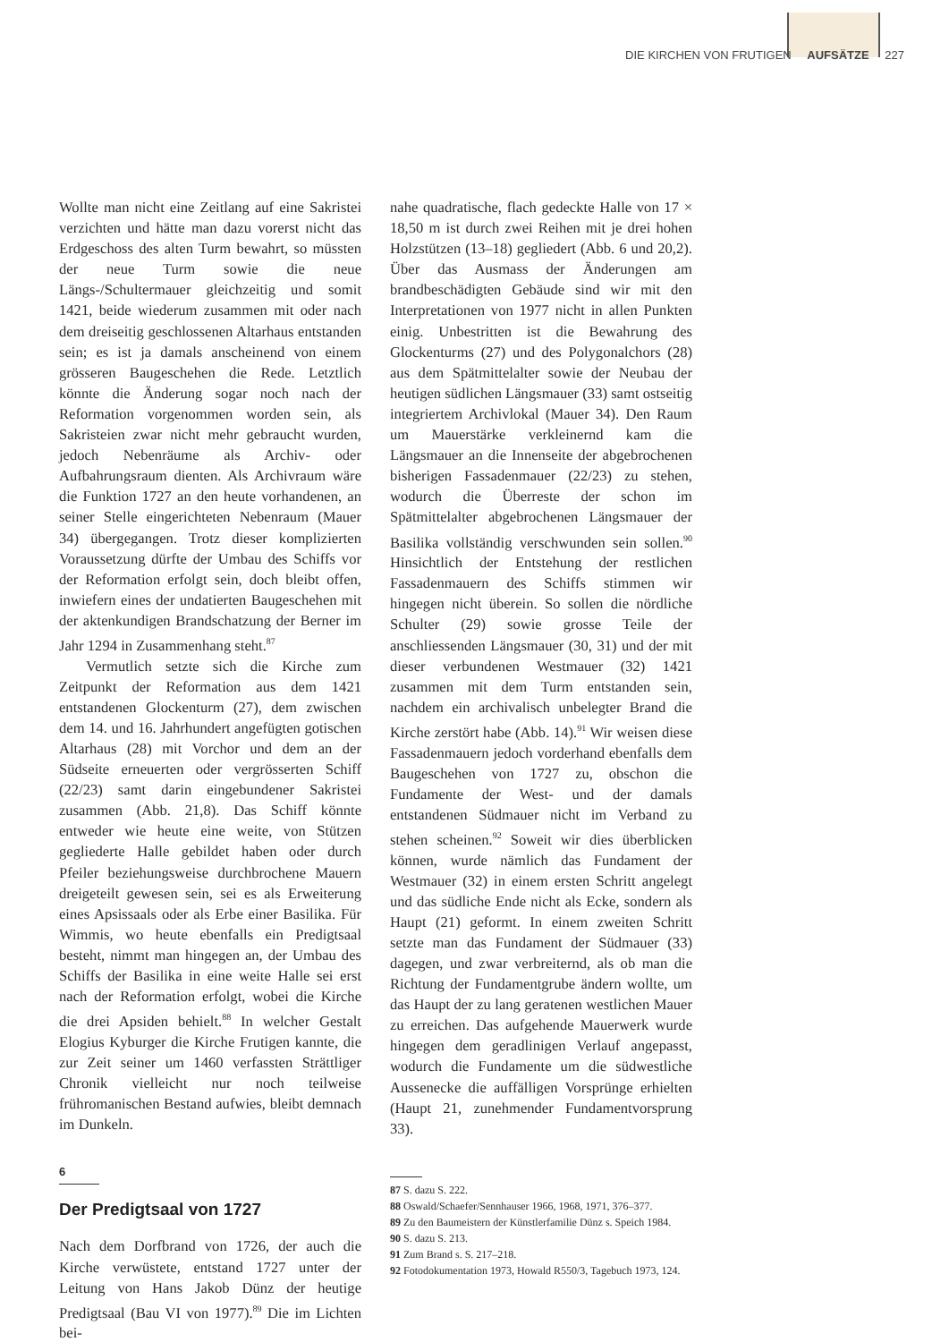DIE KIRCHEN VON FRUTIGEN AUFSÄTZE 227
Wollte man nicht eine Zeitlang auf eine Sakristei verzichten und hätte man dazu vorerst nicht das Erdgeschoss des alten Turm bewahrt, so müssten der neue Turm sowie die neue Längs-/Schultermauer gleichzeitig und somit 1421, beide wiederum zusammen mit oder nach dem dreiseitig geschlossenen Altarhaus entstanden sein; es ist ja damals anscheinend von einem grösseren Baugeschehen die Rede. Letztlich könnte die Änderung sogar noch nach der Reformation vorgenommen worden sein, als Sakristeien zwar nicht mehr gebraucht wurden, jedoch Nebenräume als Archiv- oder Aufbahrungsraum dienten. Als Archivraum wäre die Funktion 1727 an den heute vorhandenen, an seiner Stelle eingerichteten Nebenraum (Mauer 34) übergegangen. Trotz dieser komplizierten Voraussetzung dürfte der Umbau des Schiffs vor der Reformation erfolgt sein, doch bleibt offen, inwiefern eines der undatierten Baugeschehen mit der aktenkundigen Brandschatzung der Berner im Jahr 1294 in Zusammenhang steht.<sup>87</sup>
Vermutlich setzte sich die Kirche zum Zeitpunkt der Reformation aus dem 1421 entstandenen Glockenturm (27), dem zwischen dem 14. und 16. Jahrhundert angefügten gotischen Altarhaus (28) mit Vorchor und dem an der Südseite erneuerten oder vergrösserten Schiff (22/23) samt darin eingebundener Sakristei zusammen (Abb. 21,8). Das Schiff könnte entweder wie heute eine weite, von Stützen gegliederte Halle gebildet haben oder durch Pfeiler beziehungsweise durchbrochene Mauern dreigeteilt gewesen sein, sei es als Erweiterung eines Apsissaals oder als Erbe einer Basilika. Für Wimmis, wo heute ebenfalls ein Predigtsaal besteht, nimmt man hingegen an, der Umbau des Schiffs der Basilika in eine weite Halle sei erst nach der Reformation erfolgt, wobei die Kirche die drei Apsiden behielt.<sup>88</sup> In welcher Gestalt Elogius Kyburger die Kirche Frutigen kannte, die zur Zeit seiner um 1460 verfassten Strättliger Chronik vielleicht nur noch teilweise frühromanischen Bestand aufwies, bleibt demnach im Dunkeln.
6
Der Predigtsaal von 1727
Nach dem Dorfbrand von 1726, der auch die Kirche verwüstete, entstand 1727 unter der Leitung von Hans Jakob Dünz der heutige Predigtsaal (Bau VI von 1977).<sup>89</sup> Die im Lichten bei-
nahe quadratische, flach gedeckte Halle von 17 × 18,50 m ist durch zwei Reihen mit je drei hohen Holzstützen (13–18) gegliedert (Abb. 6 und 20,2). Über das Ausmass der Änderungen am brandbeschädigten Gebäude sind wir mit den Interpretationen von 1977 nicht in allen Punkten einig. Unbestritten ist die Bewahrung des Glockenturms (27) und des Polygonalchors (28) aus dem Spätmittelalter sowie der Neubau der heutigen südlichen Längsmauer (33) samt ostseitig integriertem Archivlokal (Mauer 34). Den Raum um Mauerstärke verkleinernd kam die Längsmauer an die Innenseite der abgebrochenen bisherigen Fassadenmauer (22/23) zu stehen, wodurch die Überreste der schon im Spätmittelalter abgebrochenen Längsmauer der Basilika vollständig verschwunden sein sollen.<sup>90</sup> Hinsichtlich der Entstehung der restlichen Fassadenmauern des Schiffs stimmen wir hingegen nicht überein. So sollen die nördliche Schulter (29) sowie grosse Teile der anschliessenden Längsmauer (30, 31) und der mit dieser verbundenen Westmauer (32) 1421 zusammen mit dem Turm entstanden sein, nachdem ein archivalisch unbelegter Brand die Kirche zerstört habe (Abb. 14).<sup>91</sup> Wir weisen diese Fassadenmauern jedoch vorderhand ebenfalls dem Baugeschehen von 1727 zu, obschon die Fundamente der West- und der damals entstandenen Südmauer nicht im Verband zu stehen scheinen.<sup>92</sup> Soweit wir dies überblicken können, wurde nämlich das Fundament der Westmauer (32) in einem ersten Schritt angelegt und das südliche Ende nicht als Ecke, sondern als Haupt (21) geformt. In einem zweiten Schritt setzte man das Fundament der Südmauer (33) dagegen, und zwar verbreiternd, als ob man die Richtung der Fundamentgrube ändern wollte, um das Haupt der zu lang geratenen westlichen Mauer zu erreichen. Das aufgehende Mauerwerk wurde hingegen dem geradlinigen Verlauf angepasst, wodurch die Fundamente um die südwestliche Aussenecke die auffälligen Vorsprünge erhielten (Haupt 21, zunehmender Fundamentvorsprung 33).
87 S. dazu S. 222.
88 Oswald/Schaefer/Sennhauser 1966, 1968, 1971, 376–377.
89 Zu den Baumeistern der Künstlerfamilie Dünz s. Speich 1984.
90 S. dazu S. 213.
91 Zum Brand s. S. 217–218.
92 Fotodokumentation 1973, Howald R550/3, Tagebuch 1973, 124.